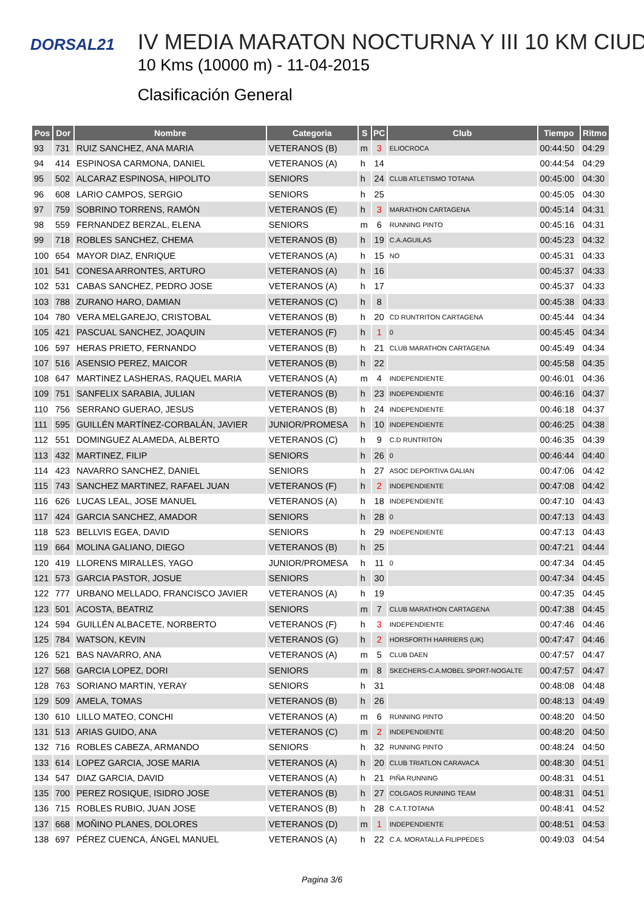DORSAL21
IV MEDIA MARATON NOCTURNA Y III 10 KM CIUD
10 Kms (10000 m) - 11-04-2015
Clasificación General
| Pos | Dor | Nombre | Categoria | S | PC | Club | Tiempo | Ritmo |
| --- | --- | --- | --- | --- | --- | --- | --- | --- |
| 93 | 731 | RUIZ SANCHEZ, ANA MARIA | VETERANOS (B) | m | 3 | ELIOCROCA | 00:44:50 | 04:29 |
| 94 | 414 | ESPINOSA CARMONA, DANIEL | VETERANOS (A) | h | 14 | | 00:44:54 | 04:29 |
| 95 | 502 | ALCARAZ ESPINOSA, HIPOLITO | SENIORS | h | 24 | CLUB ATLETISMO TOTANA | 00:45:00 | 04:30 |
| 96 | 608 | LARIO CAMPOS, SERGIO | SENIORS | h | 25 | | 00:45:05 | 04:30 |
| 97 | 759 | SOBRINO TORRENS, RAMÓN | VETERANOS (E) | h | 3 | MARATHON CARTAGENA | 00:45:14 | 04:31 |
| 98 | 559 | FERNANDEZ BERZAL, ELENA | SENIORS | m | 6 | RUNNING PINTO | 00:45:16 | 04:31 |
| 99 | 718 | ROBLES SANCHEZ, CHEMA | VETERANOS (B) | h | 19 | C.A.AGUILAS | 00:45:23 | 04:32 |
| 100 | 654 | MAYOR DIAZ, ENRIQUE | VETERANOS (A) | h | 15 | NO | 00:45:31 | 04:33 |
| 101 | 541 | CONESA ARRONTES, ARTURO | VETERANOS (A) | h | 16 | | 00:45:37 | 04:33 |
| 102 | 531 | CABAS SANCHEZ, PEDRO JOSE | VETERANOS (A) | h | 17 | | 00:45:37 | 04:33 |
| 103 | 788 | ZURANO HARO, DAMIAN | VETERANOS (C) | h | 8 | | 00:45:38 | 04:33 |
| 104 | 780 | VERA MELGAREJO, CRISTOBAL | VETERANOS (B) | h | 20 | CD RUNTRITON CARTAGENA | 00:45:44 | 04:34 |
| 105 | 421 | PASCUAL SANCHEZ, JOAQUIN | VETERANOS (F) | h | 1 | 0 | 00:45:45 | 04:34 |
| 106 | 597 | HERAS PRIETO, FERNANDO | VETERANOS (B) | h | 21 | CLUB MARATHON CARTAGENA | 00:45:49 | 04:34 |
| 107 | 516 | ASENSIO PEREZ, MAICOR | VETERANOS (B) | h | 22 | | 00:45:58 | 04:35 |
| 108 | 647 | MARTINEZ LASHERAS, RAQUEL MARIA | VETERANOS (A) | m | 4 | INDEPENDIENTE | 00:46:01 | 04:36 |
| 109 | 751 | SANFELIX SARABIA, JULIAN | VETERANOS (B) | h | 23 | INDEPENDIENTE | 00:46:16 | 04:37 |
| 110 | 756 | SERRANO GUERAO, JESUS | VETERANOS (B) | h | 24 | INDEPENDIENTE | 00:46:18 | 04:37 |
| 111 | 595 | GUILLÉN MARTÍNEZ-CORBALÁN, JAVIER | JUNIOR/PROMESA | h | 10 | INDEPENDIENTE | 00:46:25 | 04:38 |
| 112 | 551 | DOMINGUEZ ALAMEDA, ALBERTO | VETERANOS (C) | h | 9 | C.D RUNTRITON | 00:46:35 | 04:39 |
| 113 | 432 | MARTINEZ, FILIP | SENIORS | h | 26 | 0 | 00:46:44 | 04:40 |
| 114 | 423 | NAVARRO SANCHEZ, DANIEL | SENIORS | h | 27 | ASOC DEPORTIVA GALIAN | 00:47:06 | 04:42 |
| 115 | 743 | SANCHEZ MARTINEZ, RAFAEL JUAN | VETERANOS (F) | h | 2 | INDEPENDIENTE | 00:47:08 | 04:42 |
| 116 | 626 | LUCAS LEAL, JOSE MANUEL | VETERANOS (A) | h | 18 | INDEPENDIENTE | 00:47:10 | 04:43 |
| 117 | 424 | GARCIA SANCHEZ, AMADOR | SENIORS | h | 28 | 0 | 00:47:13 | 04:43 |
| 118 | 523 | BELLVIS EGEA, DAVID | SENIORS | h | 29 | INDEPENDIENTE | 00:47:13 | 04:43 |
| 119 | 664 | MOLINA GALIANO, DIEGO | VETERANOS (B) | h | 25 | | 00:47:21 | 04:44 |
| 120 | 419 | LLORENS MIRALLES, YAGO | JUNIOR/PROMESA | h | 11 | 0 | 00:47:34 | 04:45 |
| 121 | 573 | GARCIA PASTOR, JOSUE | SENIORS | h | 30 | | 00:47:34 | 04:45 |
| 122 | 777 | URBANO MELLADO, FRANCISCO JAVIER | VETERANOS (A) | h | 19 | | 00:47:35 | 04:45 |
| 123 | 501 | ACOSTA, BEATRIZ | SENIORS | m | 7 | CLUB MARATHON CARTAGENA | 00:47:38 | 04:45 |
| 124 | 594 | GUILLÉN ALBACETE, NORBERTO | VETERANOS (F) | h | 3 | INDEPENDIENTE | 00:47:46 | 04:46 |
| 125 | 784 | WATSON, KEVIN | VETERANOS (G) | h | 2 | HORSFORTH HARRIERS (UK) | 00:47:47 | 04:46 |
| 126 | 521 | BAS NAVARRO, ANA | VETERANOS (A) | m | 5 | CLUB DAEN | 00:47:57 | 04:47 |
| 127 | 568 | GARCIA LOPEZ, DORI | SENIORS | m | 8 | SKECHERS-C.A.MOBEL SPORT-NOGALTE | 00:47:57 | 04:47 |
| 128 | 763 | SORIANO MARTIN, YERAY | SENIORS | h | 31 | | 00:48:08 | 04:48 |
| 129 | 509 | AMELA, TOMAS | VETERANOS (B) | h | 26 | | 00:48:13 | 04:49 |
| 130 | 610 | LILLO MATEO, CONCHI | VETERANOS (A) | m | 6 | RUNNING PINTO | 00:48:20 | 04:50 |
| 131 | 513 | ARIAS GUIDO, ANA | VETERANOS (C) | m | 2 | INDEPENDIENTE | 00:48:20 | 04:50 |
| 132 | 716 | ROBLES CABEZA, ARMANDO | SENIORS | h | 32 | RUNNING PINTO | 00:48:24 | 04:50 |
| 133 | 614 | LOPEZ GARCIA, JOSE MARIA | VETERANOS (A) | h | 20 | CLUB TRIATLON CARAVACA | 00:48:30 | 04:51 |
| 134 | 547 | DIAZ GARCIA, DAVID | VETERANOS (A) | h | 21 | PIÑA RUNNING | 00:48:31 | 04:51 |
| 135 | 700 | PEREZ ROSIQUE, ISIDRO JOSE | VETERANOS (B) | h | 27 | COLGAOS RUNNING TEAM | 00:48:31 | 04:51 |
| 136 | 715 | ROBLES RUBIO, JUAN JOSE | VETERANOS (B) | h | 28 | C.A.T.TOTANA | 00:48:41 | 04:52 |
| 137 | 668 | MOÑINO PLANES, DOLORES | VETERANOS (D) | m | 1 | INDEPENDIENTE | 00:48:51 | 04:53 |
| 138 | 697 | PÉREZ CUENCA, ÁNGEL MANUEL | VETERANOS (A) | h | 22 | C.A. MORATALLA FILIPPEDES | 00:49:03 | 04:54 |
Pagina 3/6